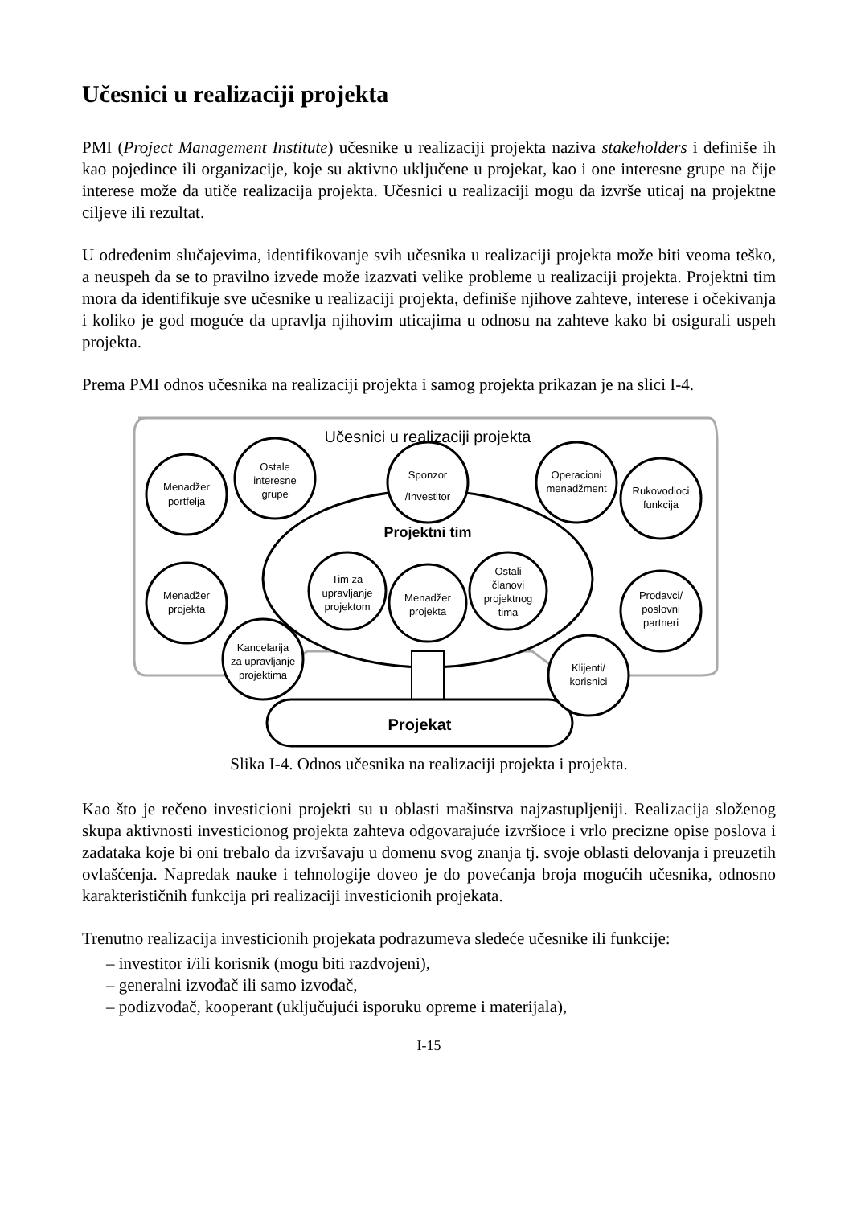Učesnici u realizaciji projekta
PMI (Project Management Institute) učesnike u realizaciji projekta naziva stakeholders i definiše ih kao pojedince ili organizacije, koje su aktivno uključene u projekat, kao i one interesne grupe na čije interese može da utiče realizacija projekta. Učesnici u realizaciji mogu da izvrše uticaj na projektne ciljeve ili rezultat.
U određenim slučajevima, identifikovanje svih učesnika u realizaciji projekta može biti veoma teško, a neuspeh da se to pravilno izvede može izazvati velike probleme u realizaciji projekta. Projektni tim mora da identifikuje sve učesnike u realizaciji projekta, definiše njihove zahteve, interese i očekivanja i koliko je god moguće da upravlja njihovim uticajima u odnosu na zahteve kako bi osigurali uspeh projekta.
Prema PMI odnos učesnika na realizaciji projekta i samog projekta prikazan je na slici I-4.
Učesnici u realizaciji projekta
Projektni tim
Projekat
Menadžer
portfelja
Ostale
interesne
grupe
Sponzor
/Investitor
Operacioni
menadžment
Rukovodioci
funkcija
Menadžer
projekta
Kancelarija
za upravljanje
projektima
Tim za
upravljanje
projektom
Menadžer
projekta
Ostali
članovi
projektnog
tima
Prodavci/
poslovni
partneri
Klijenti/
korisnici
Slika I-4. Odnos učesnika na realizaciji projekta i projekta.
Kao što je rečeno investicioni projekti su u oblasti mašinstva najzastupljeniji. Realizacija složenog skupa aktivnosti investicionog projekta zahteva odgovarajuće izvršioce i vrlo precizne opise poslova i zadataka koje bi oni trebalo da izvršavaju u domenu svog znanja tj. svoje oblasti delovanja i preuzetih ovlašćenja. Napredak nauke i tehnologije doveo je do povećanja broja mogućih učesnika, odnosno karakterističnih funkcija pri realizaciji investicionih projekata.
Trenutno realizacija investicionih projekata podrazumeva sledeće učesnike ili funkcije:
– investitor i/ili korisnik (mogu biti razdvojeni),
– generalni izvođač ili samo izvođač,
– podizvođač, kooperant (uključujući isporuku opreme i materijala),
I-15